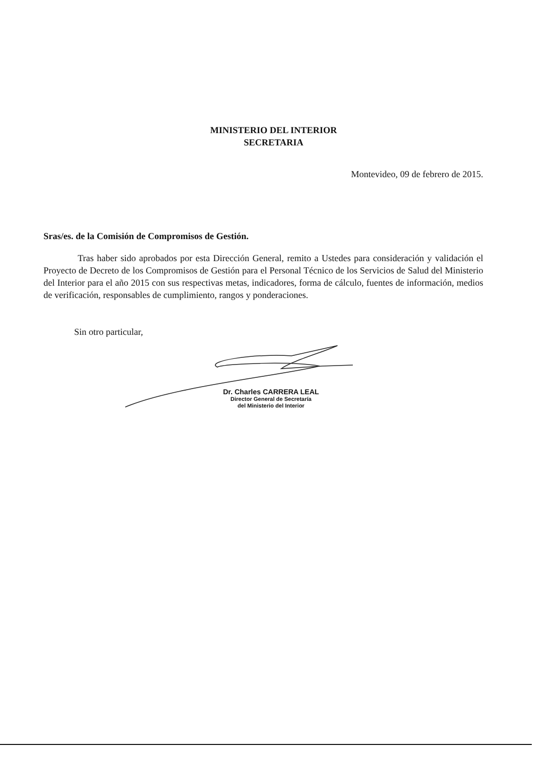MINISTERIO DEL INTERIOR
SECRETARIA
Montevideo, 09 de febrero de 2015.
Sras/es. de la Comisión de Compromisos de Gestión.
Tras haber sido aprobados por esta Dirección General, remito a Ustedes para consideración y validación el Proyecto de Decreto de los Compromisos de Gestión para el Personal Técnico de los Servicios de Salud del Ministerio del Interior para el año 2015 con sus respectivas metas, indicadores, forma de cálculo, fuentes de información, medios de verificación, responsables de cumplimiento, rangos y ponderaciones.
Sin otro particular,
Dr. Charles CARRERA LEAL
Director General de Secretaría
del Ministerio del Interior